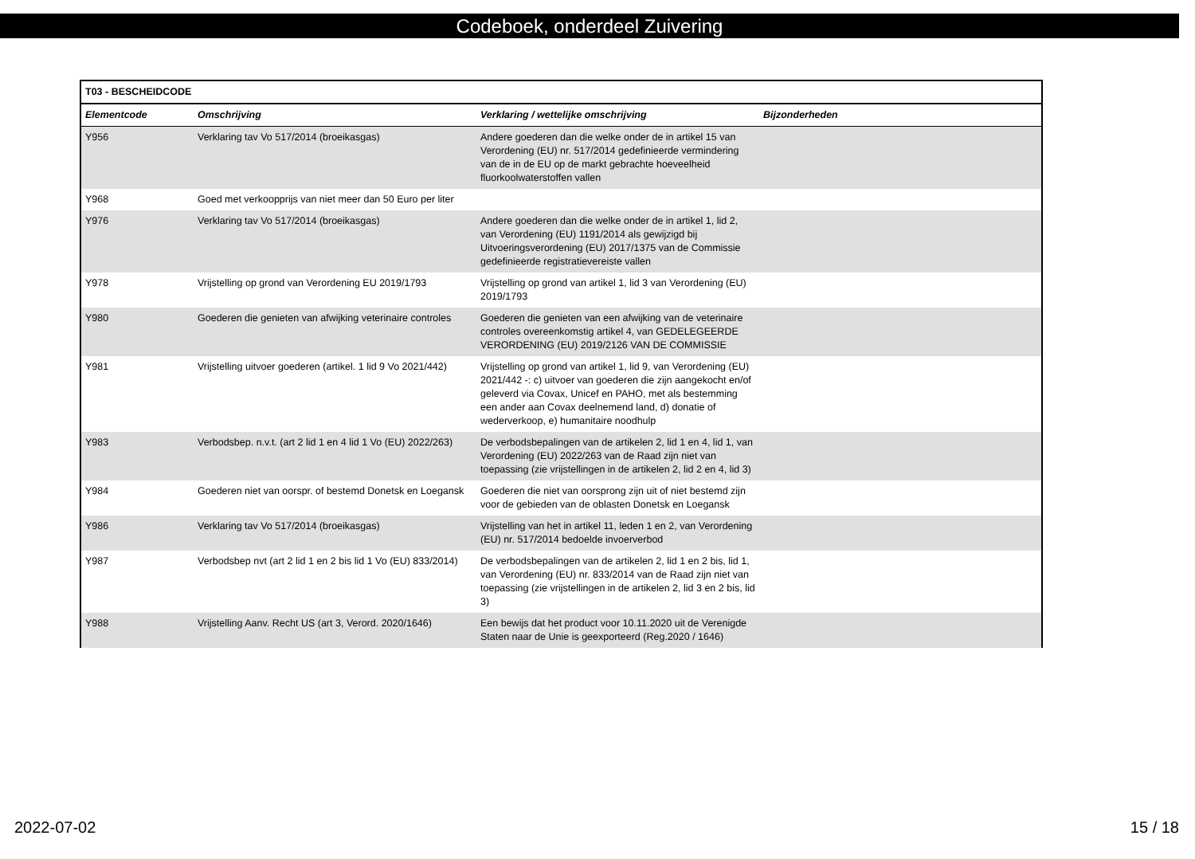Codeboek, onderdeel Zuivering
| T03 - BESCHEIDCODE | | | |
| --- | --- | --- | --- |
| Elementcode | Omschrijving | Verklaring / wettelijke omschrijving | Bijzonderheden |
| Y956 | Verklaring tav Vo 517/2014 (broeikasgas) | Andere goederen dan die welke onder de in artikel 15 van Verordening (EU) nr. 517/2014 gedefinieerde vermindering van de in de EU op de markt gebrachte hoeveelheid fluorkoolwaterstoffen vallen | |
| Y968 | Goed met verkoopprijs van niet meer dan 50 Euro per liter | | |
| Y976 | Verklaring tav Vo 517/2014 (broeikasgas) | Andere goederen dan die welke onder de in artikel 1, lid 2, van Verordening (EU) 1191/2014 als gewijzigd bij Uitvoeringsverordening (EU) 2017/1375 van de Commissie gedefinieerde registratievereiste vallen | |
| Y978 | Vrijstelling op grond van Verordening EU 2019/1793 | Vrijstelling op grond van artikel 1, lid 3 van Verordening (EU) 2019/1793 | |
| Y980 | Goederen die genieten van afwijking veterinaire controles | Goederen die genieten van een afwijking van de veterinaire controles overeenkomstig artikel 4, van GEDELEGEERDE VERORDENING (EU) 2019/2126 VAN DE COMMISSIE | |
| Y981 | Vrijstelling uitvoer goederen (artikel. 1 lid 9 Vo 2021/442) | Vrijstelling op grond van artikel 1, lid 9, van Verordening (EU) 2021/442 -: c) uitvoer van goederen die zijn aangekocht en/of geleverd via Covax, Unicef en PAHO, met als bestemming een ander aan Covax deelnemend land, d) donatie of wederverkoop, e) humanitaire noodhulp | |
| Y983 | Verbodsbep. n.v.t. (art 2 lid 1 en 4 lid 1 Vo (EU) 2022/263) | De verbodsbepalingen van de artikelen 2, lid 1 en 4, lid 1, van Verordening (EU) 2022/263 van de Raad zijn niet van toepassing (zie vrijstellingen in de artikelen 2, lid 2 en 4, lid 3) | |
| Y984 | Goederen niet van oorspr. of bestemd Donetsk en Loegansk | Goederen die niet van oorsprong zijn uit of niet bestemd zijn voor de gebieden van de oblasten Donetsk en Loegansk | |
| Y986 | Verklaring tav Vo 517/2014 (broeikasgas) | Vrijstelling van het in artikel 11, leden 1 en 2, van Verordening (EU) nr. 517/2014 bedoelde invoerverbod | |
| Y987 | Verbodsbep nvt (art 2 lid 1 en 2 bis lid 1 Vo (EU) 833/2014) | De verbodsbepalingen van de artikelen 2, lid 1 en 2 bis, lid 1, van Verordening (EU) nr. 833/2014 van de Raad zijn niet van toepassing (zie vrijstellingen in de artikelen 2, lid 3 en 2 bis, lid 3) | |
| Y988 | Vrijstelling Aanv. Recht US (art 3, Verord. 2020/1646) | Een bewijs dat het product voor 10.11.2020 uit de Verenigde Staten naar de Unie is geexporteerd (Reg.2020 / 1646) | |
2022-07-02 15 / 18